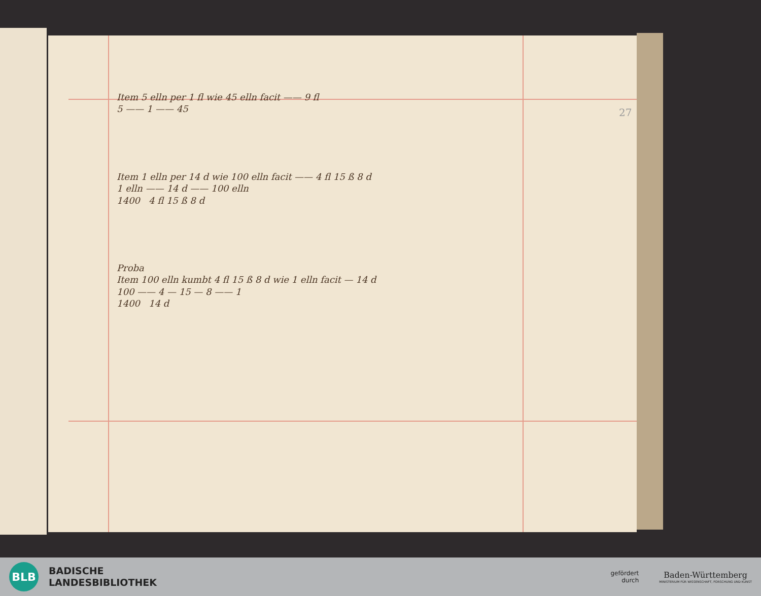27
Item 5 elln per 1 fl wie 45 elln facit —— 9 fl
5 —— 1 —— 45
Item 1 elln per 14 d wie 100 elln facit —— 4 fl 15 ß 8 d
1 elln —— 14 d —— 100 elln
1400 4 fl 15 ß 8 d
Proba
Item 100 elln kumbt 4 fl 15 ß 8 d wie 1 elln facit — 14 d
100 —— 4 — 15 — 8 —— 1
1400 14 d
BLB
BADISCHE
LANDESBIBLIOTHEK
gefördert
durch
Baden-Württemberg
MINISTERIUM FÜR WISSENSCHAFT, FORSCHUNG UND KUNST